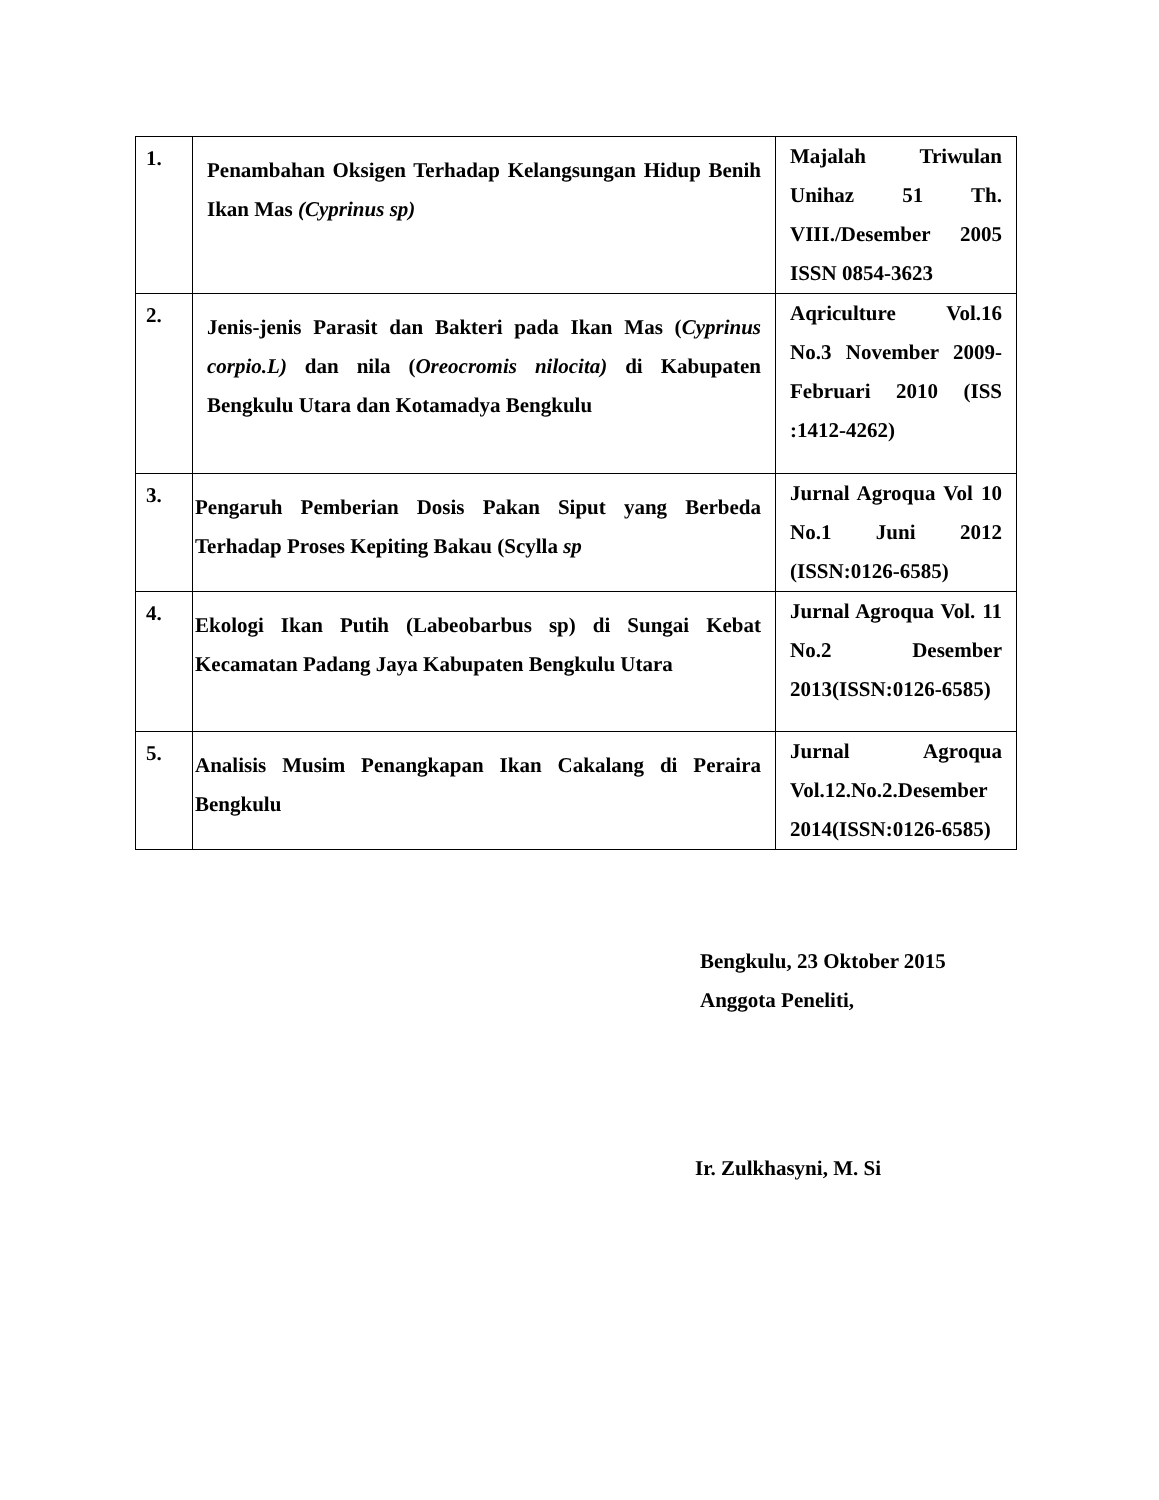| 1. | Penambahan Oksigen Terhadap Kelangsungan Hidup Benih Ikan Mas (Cyprinus sp) | Majalah Triwulan Unihaz 51 Th. VIII./Desember 2005 ISSN 0854-3623 |
| 2. | Jenis-jenis Parasit dan Bakteri pada Ikan Mas ( Cyprinus corpio.L) dan nila ( Oreocromis nilocita) di Kabupaten Bengkulu Utara dan Kotamadya Bengkulu | Aqriculture Vol.16 No.3 November 2009-Februari 2010 (ISS :1412-4262) |
| 3. | Pengaruh Pemberian Dosis Pakan Siput yang Berbeda Terhadap Proses Kepiting Bakau (Scylla sp | Jurnal Agroqua Vol 10 No.1 Juni 2012 (ISSN:0126-6585) |
| 4. | Ekologi Ikan Putih (Labeobarbus sp) di Sungai Kebat Kecamatan Padang Jaya Kabupaten Bengkulu Utara | Jurnal Agroqua Vol. 11 No.2 Desember 2013(ISSN:0126-6585) |
| 5. | Analisis Musim Penangkapan Ikan Cakalang di Peraira Bengkulu | Jurnal Agroqua Vol.12.No.2.Desember 2014(ISSN:0126-6585) |
Bengkulu, 23 Oktober 2015
Anggota Peneliti,
Ir. Zulkhasyni, M. Si